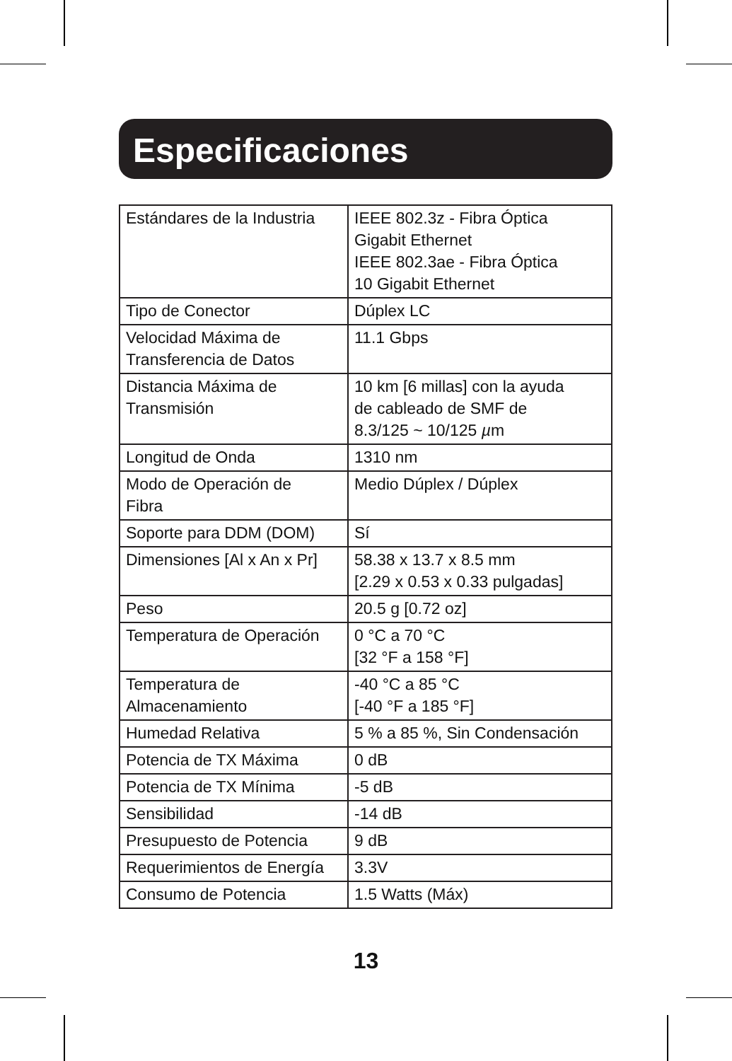Especificaciones
| Estándares de la Industria | IEEE 802.3z - Fibra Óptica Gigabit Ethernet IEEE 802.3ae - Fibra Óptica 10 Gigabit Ethernet |
| Tipo de Conector | Dúplex LC |
| Velocidad Máxima de Transferencia de Datos | 11.1 Gbps |
| Distancia Máxima de Transmisión | 10 km [6 millas] con la ayuda de cableado de SMF de 8.3/125 ~ 10/125 µ m |
| Longitud de Onda | 1310 nm |
| Modo de Operación de Fibra | Medio Dúplex / Dúplex |
| Soporte para DDM (DOM) | Sí |
| Dimensiones [Al x An x Pr] | 58.38 x 13.7 x 8.5 mm [2.29 x 0.53 x 0.33 pulgadas] |
| Peso | 20.5 g [0.72 oz] |
| Temperatura de Operación | 0 °C a 70 °C [32 °F a 158 °F] |
| Temperatura de Almacenamiento | -40 °C a 85 °C [-40 °F a 185 °F] |
| Humedad Relativa | 5 % a 85 %, Sin Condensación |
| Potencia de TX Máxima | 0 dB |
| Potencia de TX Mínima | -5 dB |
| Sensibilidad | -14 dB |
| Presupuesto de Potencia | 9 dB |
| Requerimientos de Energía | 3.3V |
| Consumo de Potencia | 1.5 Watts (Máx) |
13